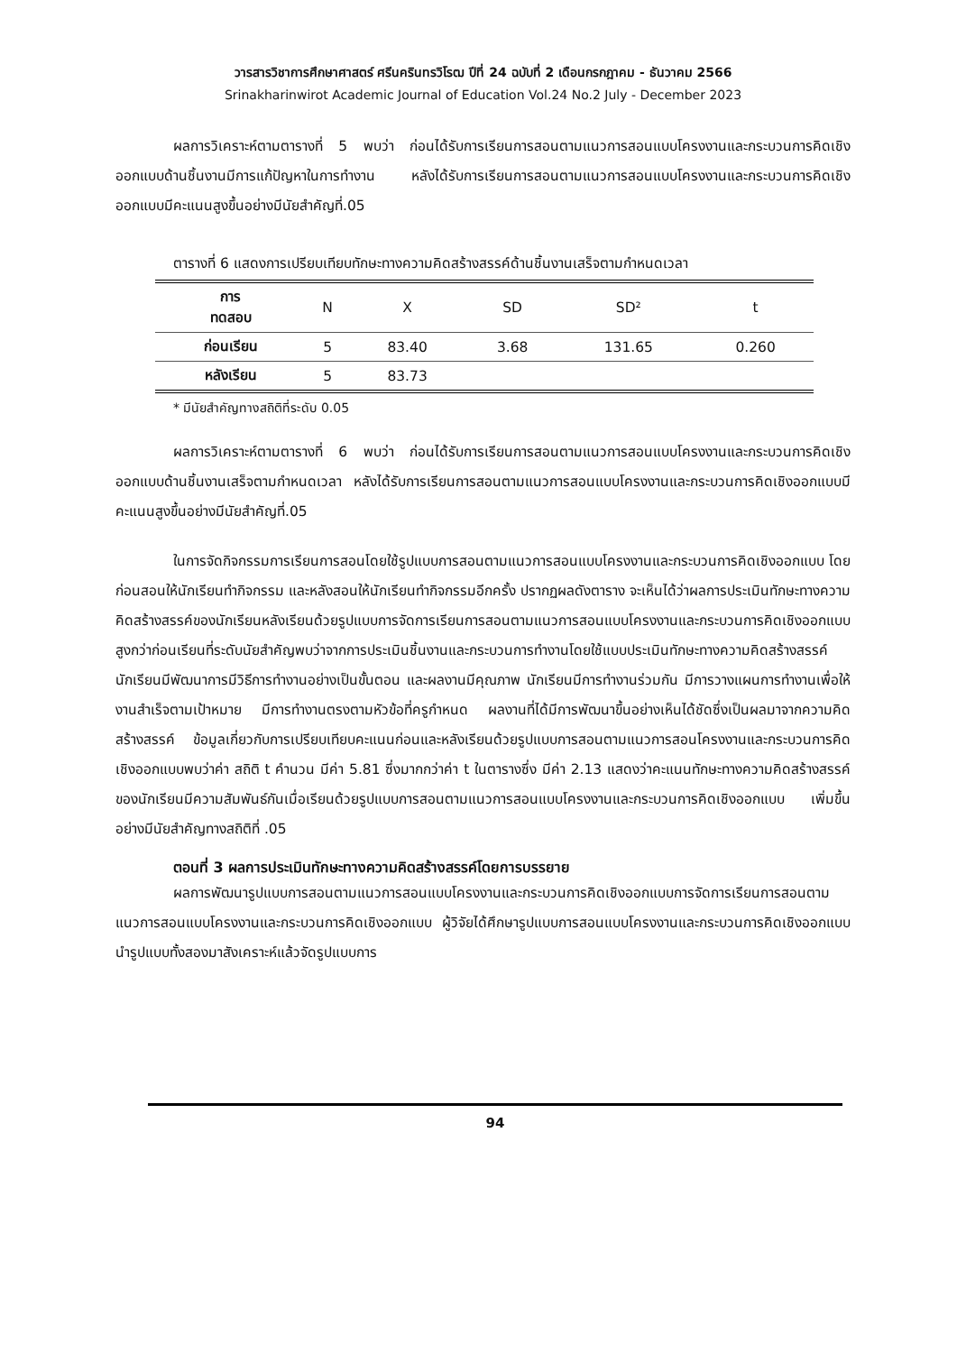วารสารวิชาการศึกษาศาสตร์ ศรีนครินทรวิโรฒ ปีที่ 24 ฉบับที่ 2 เดือนกรกฎาคม - ธันวาคม 2566
Srinakharinwirot Academic Journal of Education Vol.24 No.2 July - December 2023
ผลการวิเคราะห์ตามตารางที่ 5 พบว่า ก่อนได้รับการเรียนการสอนตามแนวการสอนแบบโครงงานและกระบวนการคิดเชิงออกแบบด้านชิ้นงานมีการแก้ปัญหาในการทำงาน หลังได้รับการเรียนการสอนตามแนวการสอนแบบโครงงานและกระบวนการคิดเชิงออกแบบมีคะแนนสูงขึ้นอย่างมีนัยสำคัญที่.05
ตารางที่ 6 แสดงการเปรียบเทียบทักษะทางความคิดสร้างสรรค์ด้านชิ้นงานเสร็จตามกำหนดเวลา
| การ ทดสอบ | N | X | SD | SD² | t |
| --- | --- | --- | --- | --- | --- |
| ก่อนเรียน | 5 | 83.40 | 3.68 | 131.65 | 0.260 |
| หลังเรียน | 5 | 83.73 | | | |
* มีนัยสำคัญทางสถิติที่ระดับ 0.05
ผลการวิเคราะห์ตามตารางที่ 6 พบว่า ก่อนได้รับการเรียนการสอนตามแนวการสอนแบบโครงงานและกระบวนการคิดเชิงออกแบบด้านชิ้นงานเสร็จตามกำหนดเวลา หลังได้รับการเรียนการสอนตามแนวการสอนแบบโครงงานและกระบวนการคิดเชิงออกแบบมีคะแนนสูงขึ้นอย่างมีนัยสำคัญที่.05
ในการจัดกิจกรรมการเรียนการสอนโดยใช้รูปแบบการสอนตามแนวการสอนแบบโครงงานและกระบวนการคิดเชิงออกแบบ โดยก่อนสอนให้นักเรียนทำกิจกรรม และหลังสอนให้นักเรียนทำกิจกรรมอีกครั้ง ปรากฏผลดังตาราง จะเห็นได้ว่าผลการประเมินทักษะทางความคิดสร้างสรรค์ของนักเรียนหลังเรียนด้วยรูปแบบการจัดการเรียนการสอนตามแนวการสอนแบบโครงงานและกระบวนการคิดเชิงออกแบบสูงกว่าก่อนเรียนที่ระดับนัยสำคัญพบว่าจากการประเมินชิ้นงานและกระบวนการทำงานโดยใช้แบบประเมินทักษะทางความคิดสร้างสรรค์ นักเรียนมีพัฒนาการมีวิธีการทำงานอย่างเป็นขั้นตอน และผลงานมีคุณภาพ นักเรียนมีการทำงานร่วมกัน มีการวางแผนการทำงานเพื่อให้งานสำเร็จตามเป้าหมาย มีการทำงานตรงตามหัวข้อที่ครูกำหนด ผลงานที่ได้มีการพัฒนาขึ้นอย่างเห็นได้ชัดซึ่งเป็นผลมาจากความคิดสร้างสรรค์ ข้อมูลเกี่ยวกับการเปรียบเทียบคะแนนก่อนและหลังเรียนด้วยรูปแบบการสอนตามแนวการสอนโครงงานและกระบวนการคิดเชิงออกแบบพบว่าค่า สถิติ t คำนวน มีค่า 5.81 ซึ่งมากกว่าค่า t ในตารางซึ่ง มีค่า 2.13 แสดงว่าคะแนนทักษะทางความคิดสร้างสรรค์ของนักเรียนมีความสัมพันธ์กันเมื่อเรียนด้วยรูปแบบการสอนตามแนวการสอนแบบโครงงานและกระบวนการคิดเชิงออกแบบ เพิ่มขึ้นอย่างมีนัยสำคัญทางสถิติที่ .05
ตอนที่ 3 ผลการประเมินทักษะทางความคิดสร้างสรรค์โดยการบรรยาย
ผลการพัฒนารูปแบบการสอนตามแนวการสอนแบบโครงงานและกระบวนการคิดเชิงออกแบบการจัดการเรียนการสอนตามแนวการสอนแบบโครงงานและกระบวนการคิดเชิงออกแบบ ผู้วิจัยได้ศึกษารูปแบบการสอนแบบโครงงานและกระบวนการคิดเชิงออกแบบนำรูปแบบทั้งสองมาสังเคราะห์แล้วจัดรูปแบบการ
94